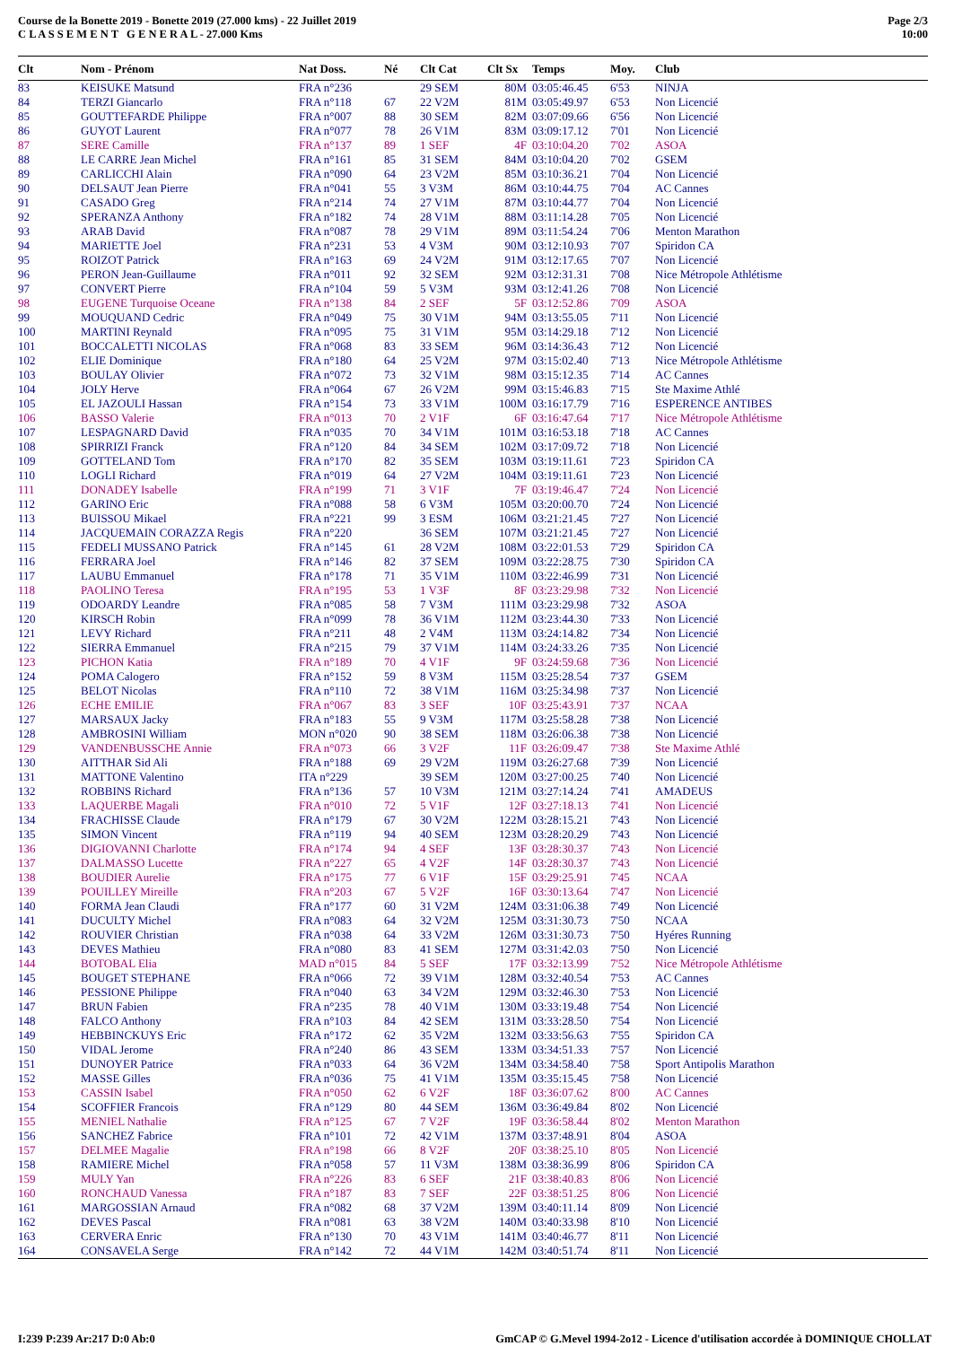Course de la Bonette 2019 - Bonette 2019 (27.000 kms) - 22 Juillet 2019
C L A S S E M E N T G E N E R A L - 27.000 Kms
Page 2/3
10:00
| Clt | Nom - Prénom | Nat Doss. | Né | Clt Cat | Clt Sx | Temps | Moy. | Club |
| --- | --- | --- | --- | --- | --- | --- | --- | --- |
| 83 | KEISUKE Matsund | FRA n°236 | | 29 SEM | 80M | 03:05:46.45 | 6'53 | NINJA |
| 84 | TERZI Giancarlo | FRA n°118 | 67 | 22 V2M | 81M | 03:05:49.97 | 6'53 | Non Licencié |
| 85 | GOUTTEFARDE Philippe | FRA n°007 | 88 | 30 SEM | 82M | 03:07:09.66 | 6'56 | Non Licencié |
| 86 | GUYOT Laurent | FRA n°077 | 78 | 26 V1M | 83M | 03:09:17.12 | 7'01 | Non Licencié |
| 87 | SERE Camille | FRA n°137 | 89 | 1 SEF | 4F | 03:10:04.20 | 7'02 | ASOA |
| 88 | LE CARRE Jean Michel | FRA n°161 | 85 | 31 SEM | 84M | 03:10:04.20 | 7'02 | GSEM |
| 89 | CARLICCHI Alain | FRA n°090 | 64 | 23 V2M | 85M | 03:10:36.21 | 7'04 | Non Licencié |
| 90 | DELSAUT Jean Pierre | FRA n°041 | 55 | 3 V3M | 86M | 03:10:44.75 | 7'04 | AC Cannes |
| 91 | CASADO Greg | FRA n°214 | 74 | 27 V1M | 87M | 03:10:44.77 | 7'04 | Non Licencié |
| 92 | SPERANZA Anthony | FRA n°182 | 74 | 28 V1M | 88M | 03:11:14.28 | 7'05 | Non Licencié |
| 93 | ARAB David | FRA n°087 | 78 | 29 V1M | 89M | 03:11:54.24 | 7'06 | Menton Marathon |
| 94 | MARIETTE Joel | FRA n°231 | 53 | 4 V3M | 90M | 03:12:10.93 | 7'07 | Spiridon CA |
| 95 | ROIZOT Patrick | FRA n°163 | 69 | 24 V2M | 91M | 03:12:17.65 | 7'07 | Non Licencié |
| 96 | PERON Jean-Guillaume | FRA n°011 | 92 | 32 SEM | 92M | 03:12:31.31 | 7'08 | Nice Métropole Athlétisme |
| 97 | CONVERT Pierre | FRA n°104 | 59 | 5 V3M | 93M | 03:12:41.26 | 7'08 | Non Licencié |
| 98 | EUGENE Turquoise Oceane | FRA n°138 | 84 | 2 SEF | 5F | 03:12:52.86 | 7'09 | ASOA |
| 99 | MOUQUAND Cedric | FRA n°049 | 75 | 30 V1M | 94M | 03:13:55.05 | 7'11 | Non Licencié |
| 100 | MARTINI Reynald | FRA n°095 | 75 | 31 V1M | 95M | 03:14:29.18 | 7'12 | Non Licencié |
| 101 | BOCCALETTI NICOLAS | FRA n°068 | 83 | 33 SEM | 96M | 03:14:36.43 | 7'12 | Non Licencié |
| 102 | ELIE Dominique | FRA n°180 | 64 | 25 V2M | 97M | 03:15:02.40 | 7'13 | Nice Métropole Athlétisme |
| 103 | BOULAY Olivier | FRA n°072 | 73 | 32 V1M | 98M | 03:15:12.35 | 7'14 | AC Cannes |
| 104 | JOLY Herve | FRA n°064 | 67 | 26 V2M | 99M | 03:15:46.83 | 7'15 | Ste Maxime Athlé |
| 105 | EL JAZOULI Hassan | FRA n°154 | 73 | 33 V1M | 100M | 03:16:17.79 | 7'16 | ESPERENCE ANTIBES |
| 106 | BASSO Valerie | FRA n°013 | 70 | 2 V1F | 6F | 03:16:47.64 | 7'17 | Nice Métropole Athlétisme |
| 107 | LESPAGNARD David | FRA n°035 | 70 | 34 V1M | 101M | 03:16:53.18 | 7'18 | AC Cannes |
| 108 | SPIRRIZI Franck | FRA n°120 | 84 | 34 SEM | 102M | 03:17:09.72 | 7'18 | Non Licencié |
| 109 | GOTTELAND Tom | FRA n°170 | 82 | 35 SEM | 103M | 03:19:11.61 | 7'23 | Spiridon CA |
| 110 | LOGLI Richard | FRA n°019 | 64 | 27 V2M | 104M | 03:19:11.61 | 7'23 | Non Licencié |
| 111 | DONADEY Isabelle | FRA n°199 | 71 | 3 V1F | 7F | 03:19:46.47 | 7'24 | Non Licencié |
| 112 | GARINO Eric | FRA n°088 | 58 | 6 V3M | 105M | 03:20:00.70 | 7'24 | Non Licencié |
| 113 | BUISSOU Mikael | FRA n°221 | 99 | 3 ESM | 106M | 03:21:21.45 | 7'27 | Non Licencié |
| 114 | JACQUEMAIN CORAZZA Regis | FRA n°220 | | 36 SEM | 107M | 03:21:21.45 | 7'27 | Non Licencié |
| 115 | FEDELI MUSSANO Patrick | FRA n°145 | 61 | 28 V2M | 108M | 03:22:01.53 | 7'29 | Spiridon CA |
| 116 | FERRARA Joel | FRA n°146 | 82 | 37 SEM | 109M | 03:22:28.75 | 7'30 | Spiridon CA |
| 117 | LAUBU Emmanuel | FRA n°178 | 71 | 35 V1M | 110M | 03:22:46.99 | 7'31 | Non Licencié |
| 118 | PAOLINO Teresa | FRA n°195 | 53 | 1 V3F | 8F | 03:23:29.98 | 7'32 | Non Licencié |
| 119 | ODOARDY Leandre | FRA n°085 | 58 | 7 V3M | 111M | 03:23:29.98 | 7'32 | ASOA |
| 120 | KIRSCH Robin | FRA n°099 | 78 | 36 V1M | 112M | 03:23:44.30 | 7'33 | Non Licencié |
| 121 | LEVY Richard | FRA n°211 | 48 | 2 V4M | 113M | 03:24:14.82 | 7'34 | Non Licencié |
| 122 | SIERRA Emmanuel | FRA n°215 | 79 | 37 V1M | 114M | 03:24:33.26 | 7'35 | Non Licencié |
| 123 | PICHON Katia | FRA n°189 | 70 | 4 V1F | 9F | 03:24:59.68 | 7'36 | Non Licencié |
| 124 | POMA Calogero | FRA n°152 | 59 | 8 V3M | 115M | 03:25:28.54 | 7'37 | GSEM |
| 125 | BELOT Nicolas | FRA n°110 | 72 | 38 V1M | 116M | 03:25:34.98 | 7'37 | Non Licencié |
| 126 | ECHE EMILIE | FRA n°067 | 83 | 3 SEF | 10F | 03:25:43.91 | 7'37 | NCAA |
| 127 | MARSAUX Jacky | FRA n°183 | 55 | 9 V3M | 117M | 03:25:58.28 | 7'38 | Non Licencié |
| 128 | AMBROSINI William | MON n°020 | 90 | 38 SEM | 118M | 03:26:06.38 | 7'38 | Non Licencié |
| 129 | VANDENBUSSCHE Annie | FRA n°073 | 66 | 3 V2F | 11F | 03:26:09.47 | 7'38 | Ste Maxime Athlé |
| 130 | AITTHAR Sid Ali | FRA n°188 | 69 | 29 V2M | 119M | 03:26:27.68 | 7'39 | Non Licencié |
| 131 | MATTONE Valentino | ITA n°229 | | 39 SEM | 120M | 03:27:00.25 | 7'40 | Non Licencié |
| 132 | ROBBINS Richard | FRA n°136 | 57 | 10 V3M | 121M | 03:27:14.24 | 7'41 | AMADEUS |
| 133 | LAQUERBE Magali | FRA n°010 | 72 | 5 V1F | 12F | 03:27:18.13 | 7'41 | Non Licencié |
| 134 | FRACHISSE Claude | FRA n°179 | 67 | 30 V2M | 122M | 03:28:15.21 | 7'43 | Non Licencié |
| 135 | SIMON Vincent | FRA n°119 | 94 | 40 SEM | 123M | 03:28:20.29 | 7'43 | Non Licencié |
| 136 | DIGIOVANNI Charlotte | FRA n°174 | 94 | 4 SEF | 13F | 03:28:30.37 | 7'43 | Non Licencié |
| 137 | DALMASSO Lucette | FRA n°227 | 65 | 4 V2F | 14F | 03:28:30.37 | 7'43 | Non Licencié |
| 138 | BOUDIER Aurelie | FRA n°175 | 77 | 6 V1F | 15F | 03:29:25.91 | 7'45 | NCAA |
| 139 | POUILLEY Mireille | FRA n°203 | 67 | 5 V2F | 16F | 03:30:13.64 | 7'47 | Non Licencié |
| 140 | FORMA Jean Claudi | FRA n°177 | 60 | 31 V2M | 124M | 03:31:06.38 | 7'49 | Non Licencié |
| 141 | DUCULTY Michel | FRA n°083 | 64 | 32 V2M | 125M | 03:31:30.73 | 7'50 | NCAA |
| 142 | ROUVIER Christian | FRA n°038 | 64 | 33 V2M | 126M | 03:31:30.73 | 7'50 | Hyéres Running |
| 143 | DEVES Mathieu | FRA n°080 | 83 | 41 SEM | 127M | 03:31:42.03 | 7'50 | Non Licencié |
| 144 | BOTOBAL Elia | MAD n°015 | 84 | 5 SEF | 17F | 03:32:13.99 | 7'52 | Nice Métropole Athlétisme |
| 145 | BOUGET STEPHANE | FRA n°066 | 72 | 39 V1M | 128M | 03:32:40.54 | 7'53 | AC Cannes |
| 146 | PESSIONE Philippe | FRA n°040 | 63 | 34 V2M | 129M | 03:32:46.30 | 7'53 | Non Licencié |
| 147 | BRUN Fabien | FRA n°235 | 78 | 40 V1M | 130M | 03:33:19.48 | 7'54 | Non Licencié |
| 148 | FALCO Anthony | FRA n°103 | 84 | 42 SEM | 131M | 03:33:28.50 | 7'54 | Non Licencié |
| 149 | HEBBINCKUYS Eric | FRA n°172 | 62 | 35 V2M | 132M | 03:33:56.63 | 7'55 | Spiridon CA |
| 150 | VIDAL Jerome | FRA n°240 | 86 | 43 SEM | 133M | 03:34:51.33 | 7'57 | Non Licencié |
| 151 | DUNOYER Patrice | FRA n°033 | 64 | 36 V2M | 134M | 03:34:58.40 | 7'58 | Sport Antipolis Marathon |
| 152 | MASSE Gilles | FRA n°036 | 75 | 41 V1M | 135M | 03:35:15.45 | 7'58 | Non Licencié |
| 153 | CASSIN Isabel | FRA n°050 | 62 | 6 V2F | 18F | 03:36:07.62 | 8'00 | AC Cannes |
| 154 | SCOFFIER Francois | FRA n°129 | 80 | 44 SEM | 136M | 03:36:49.84 | 8'02 | Non Licencié |
| 155 | MENIEL Nathalie | FRA n°125 | 67 | 7 V2F | 19F | 03:36:58.44 | 8'02 | Menton Marathon |
| 156 | SANCHEZ Fabrice | FRA n°101 | 72 | 42 V1M | 137M | 03:37:48.91 | 8'04 | ASOA |
| 157 | DELMEE Magalie | FRA n°198 | 66 | 8 V2F | 20F | 03:38:25.10 | 8'05 | Non Licencié |
| 158 | RAMIERE Michel | FRA n°058 | 57 | 11 V3M | 138M | 03:38:36.99 | 8'06 | Spiridon CA |
| 159 | MULY Yan | FRA n°226 | 83 | 6 SEF | 21F | 03:38:40.83 | 8'06 | Non Licencié |
| 160 | RONCHAUD Vanessa | FRA n°187 | 83 | 7 SEF | 22F | 03:38:51.25 | 8'06 | Non Licencié |
| 161 | MARGOSSIAN Arnaud | FRA n°082 | 68 | 37 V2M | 139M | 03:40:11.14 | 8'09 | Non Licencié |
| 162 | DEVES Pascal | FRA n°081 | 63 | 38 V2M | 140M | 03:40:33.98 | 8'10 | Non Licencié |
| 163 | CERVERA Enric | FRA n°130 | 70 | 43 V1M | 141M | 03:40:46.77 | 8'11 | Non Licencié |
| 164 | CONSAVELA Serge | FRA n°142 | 72 | 44 V1M | 142M | 03:40:51.74 | 8'11 | Non Licencié |
I:239 P:239 Ar:217 D:0 Ab:0 GmCAP © G.Mevel 1994-2o12 - Licence d'utilisation accordée à DOMINIQUE CHOLLAT